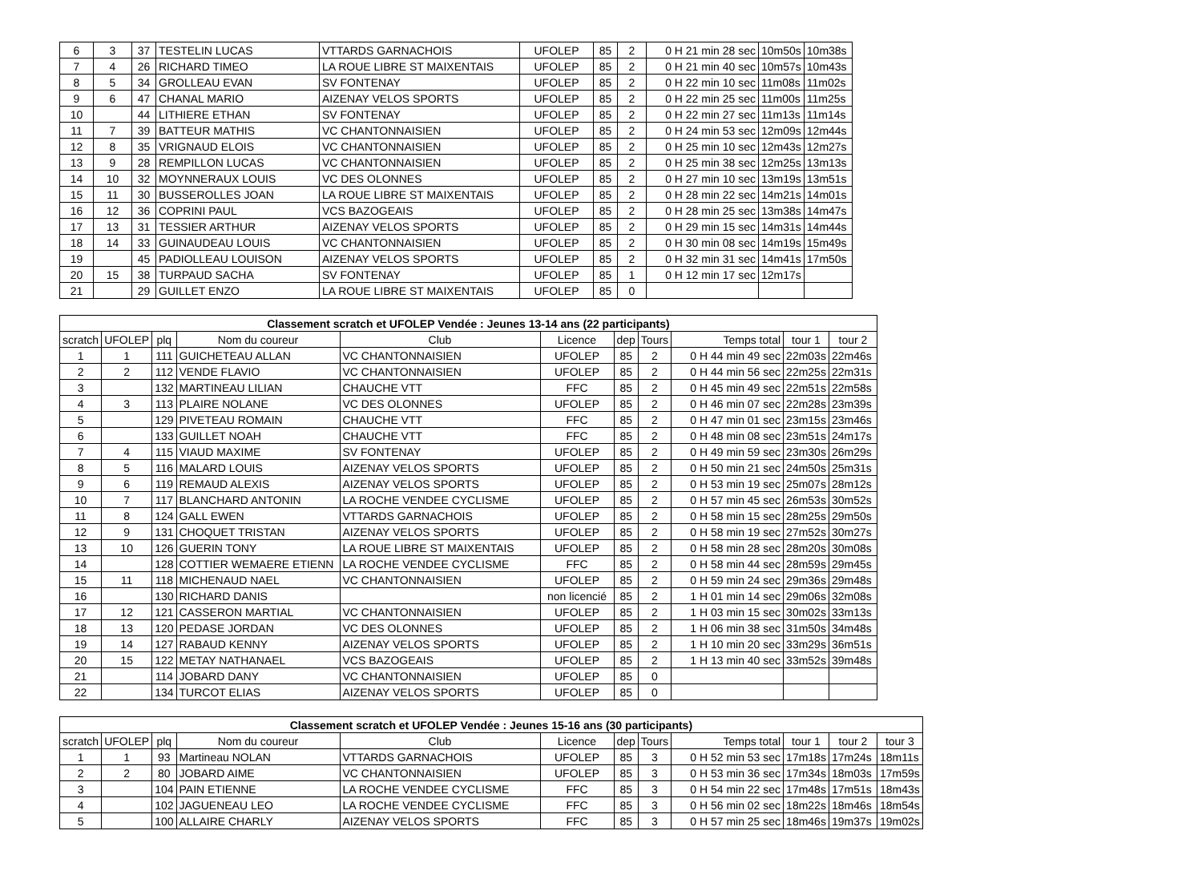| 6 | 3 | 37 | TESTELIN LUCAS | VTTARDS GARNACHOIS | UFOLEP | 85 | 2 | 0 H 21 min 28 sec | 10m50s | 10m38s |
| 7 | 4 | 26 | RICHARD TIMEO | LA ROUE LIBRE ST MAIXENTAIS | UFOLEP | 85 | 2 | 0 H 21 min 40 sec | 10m57s | 10m43s |
| 8 | 5 | 34 | GROLLEAU EVAN | SV FONTENAY | UFOLEP | 85 | 2 | 0 H 22 min 10 sec | 11m08s | 11m02s |
| 9 | 6 | 47 | CHANAL MARIO | AIZENAY VELOS SPORTS | UFOLEP | 85 | 2 | 0 H 22 min 25 sec | 11m00s | 11m25s |
| 10 | | 44 | LITHIERE ETHAN | SV FONTENAY | UFOLEP | 85 | 2 | 0 H 22 min 27 sec | 11m13s | 11m14s |
| 11 | 7 | 39 | BATTEUR MATHIS | VC CHANTONNAISIEN | UFOLEP | 85 | 2 | 0 H 24 min 53 sec | 12m09s | 12m44s |
| 12 | 8 | 35 | VRIGNAUD ELOIS | VC CHANTONNAISIEN | UFOLEP | 85 | 2 | 0 H 25 min 10 sec | 12m43s | 12m27s |
| 13 | 9 | 28 | REMPILLON LUCAS | VC CHANTONNAISIEN | UFOLEP | 85 | 2 | 0 H 25 min 38 sec | 12m25s | 13m13s |
| 14 | 10 | 32 | MOYNNERAUX LOUIS | VC DES OLONNES | UFOLEP | 85 | 2 | 0 H 27 min 10 sec | 13m19s | 13m51s |
| 15 | 11 | 30 | BUSSEROLLES JOAN | LA ROUE LIBRE ST MAIXENTAIS | UFOLEP | 85 | 2 | 0 H 28 min 22 sec | 14m21s | 14m01s |
| 16 | 12 | 36 | COPRINI PAUL | VCS BAZOGEAIS | UFOLEP | 85 | 2 | 0 H 28 min 25 sec | 13m38s | 14m47s |
| 17 | 13 | 31 | TESSIER ARTHUR | AIZENAY VELOS SPORTS | UFOLEP | 85 | 2 | 0 H 29 min 15 sec | 14m31s | 14m44s |
| 18 | 14 | 33 | GUINAUDEAU LOUIS | VC CHANTONNAISIEN | UFOLEP | 85 | 2 | 0 H 30 min 08 sec | 14m19s | 15m49s |
| 19 | | 45 | PADIOLLEAU LOUISON | AIZENAY VELOS SPORTS | UFOLEP | 85 | 2 | 0 H 32 min 31 sec | 14m41s | 17m50s |
| 20 | 15 | 38 | TURPAUD SACHA | SV FONTENAY | UFOLEP | 85 | 1 | 0 H 12 min 17 sec | 12m17s | |
| 21 | | 29 | GUILLET ENZO | LA ROUE LIBRE ST MAIXENTAIS | UFOLEP | 85 | 0 | | | |
| Classement scratch et UFOLEP Vendée : Jeunes 13-14 ans (22 participants) | | | | | | | | | | |
| --- | --- | --- | --- | --- | --- | --- | --- | --- | --- | --- |
| scratch | UFOLEP | plq | Nom du coureur | Club | Licence | dep | Tours | Temps total | tour 1 | tour 2 |
| 1 | 1 | 111 | GUICHETEAU ALLAN | VC CHANTONNAISIEN | UFOLEP | 85 | 2 | 0 H 44 min 49 sec | 22m03s | 22m46s |
| 2 | 2 | 112 | VENDE FLAVIO | VC CHANTONNAISIEN | UFOLEP | 85 | 2 | 0 H 44 min 56 sec | 22m25s | 22m31s |
| 3 | | 132 | MARTINEAU LILIAN | CHAUCHE VTT | FFC | 85 | 2 | 0 H 45 min 49 sec | 22m51s | 22m58s |
| 4 | 3 | 113 | PLAIRE NOLANE | VC DES OLONNES | UFOLEP | 85 | 2 | 0 H 46 min 07 sec | 22m28s | 23m39s |
| 5 | | 129 | PIVETEAU ROMAIN | CHAUCHE VTT | FFC | 85 | 2 | 0 H 47 min 01 sec | 23m15s | 23m46s |
| 6 | | 133 | GUILLET NOAH | CHAUCHE VTT | FFC | 85 | 2 | 0 H 48 min 08 sec | 23m51s | 24m17s |
| 7 | 4 | 115 | VIAUD MAXIME | SV FONTENAY | UFOLEP | 85 | 2 | 0 H 49 min 59 sec | 23m30s | 26m29s |
| 8 | 5 | 116 | MALARD LOUIS | AIZENAY VELOS SPORTS | UFOLEP | 85 | 2 | 0 H 50 min 21 sec | 24m50s | 25m31s |
| 9 | 6 | 119 | REMAUD ALEXIS | AIZENAY VELOS SPORTS | UFOLEP | 85 | 2 | 0 H 53 min 19 sec | 25m07s | 28m12s |
| 10 | 7 | 117 | BLANCHARD ANTONIN | LA ROCHE VENDEE CYCLISME | UFOLEP | 85 | 2 | 0 H 57 min 45 sec | 26m53s | 30m52s |
| 11 | 8 | 124 | GALL EWEN | VTTARDS GARNACHOIS | UFOLEP | 85 | 2 | 0 H 58 min 15 sec | 28m25s | 29m50s |
| 12 | 9 | 131 | CHOQUET TRISTAN | AIZENAY VELOS SPORTS | UFOLEP | 85 | 2 | 0 H 58 min 19 sec | 27m52s | 30m27s |
| 13 | 10 | 126 | GUERIN TONY | LA ROUE LIBRE ST MAIXENTAIS | UFOLEP | 85 | 2 | 0 H 58 min 28 sec | 28m20s | 30m08s |
| 14 | | 128 | COTTIER WEMAERE ETIENN | LA ROCHE VENDEE CYCLISME | FFC | 85 | 2 | 0 H 58 min 44 sec | 28m59s | 29m45s |
| 15 | 11 | 118 | MICHENAUD NAEL | VC CHANTONNAISIEN | UFOLEP | 85 | 2 | 0 H 59 min 24 sec | 29m36s | 29m48s |
| 16 | | 130 | RICHARD DANIS | | non licencié | 85 | 2 | 1 H 01 min 14 sec | 29m06s | 32m08s |
| 17 | 12 | 121 | CASSERON MARTIAL | VC CHANTONNAISIEN | UFOLEP | 85 | 2 | 1 H 03 min 15 sec | 30m02s | 33m13s |
| 18 | 13 | 120 | PEDASE JORDAN | VC DES OLONNES | UFOLEP | 85 | 2 | 1 H 06 min 38 sec | 31m50s | 34m48s |
| 19 | 14 | 127 | RABAUD KENNY | AIZENAY VELOS SPORTS | UFOLEP | 85 | 2 | 1 H 10 min 20 sec | 33m29s | 36m51s |
| 20 | 15 | 122 | METAY NATHANAEL | VCS BAZOGEAIS | UFOLEP | 85 | 2 | 1 H 13 min 40 sec | 33m52s | 39m48s |
| 21 | | 114 | JOBARD DANY | VC CHANTONNAISIEN | UFOLEP | 85 | 0 | | | |
| 22 | | 134 | TURCOT ELIAS | AIZENAY VELOS SPORTS | UFOLEP | 85 | 0 | | | |
| Classement scratch et UFOLEP Vendée : Jeunes 15-16 ans (30 participants) | | | | | | | | | | | |
| --- | --- | --- | --- | --- | --- | --- | --- | --- | --- | --- | --- |
| scratch | UFOLEP | plq | Nom du coureur | Club | Licence | dep | Tours | Temps total | tour 1 | tour 2 | tour 3 |
| 1 | 1 | 93 | Martineau NOLAN | VTTARDS GARNACHOIS | UFOLEP | 85 | 3 | 0 H 52 min 53 sec | 17m18s | 17m24s | 18m11s |
| 2 | 2 | 80 | JOBARD AIME | VC CHANTONNAISIEN | UFOLEP | 85 | 3 | 0 H 53 min 36 sec | 17m34s | 18m03s | 17m59s |
| 3 | | 104 | PAIN ETIENNE | LA ROCHE VENDEE CYCLISME | FFC | 85 | 3 | 0 H 54 min 22 sec | 17m48s | 17m51s | 18m43s |
| 4 | | 102 | JAGUENEAU LEO | LA ROCHE VENDEE CYCLISME | FFC | 85 | 3 | 0 H 56 min 02 sec | 18m22s | 18m46s | 18m54s |
| 5 | | 100 | ALLAIRE CHARLY | AIZENAY VELOS SPORTS | FFC | 85 | 3 | 0 H 57 min 25 sec | 18m46s | 19m37s | 19m02s |